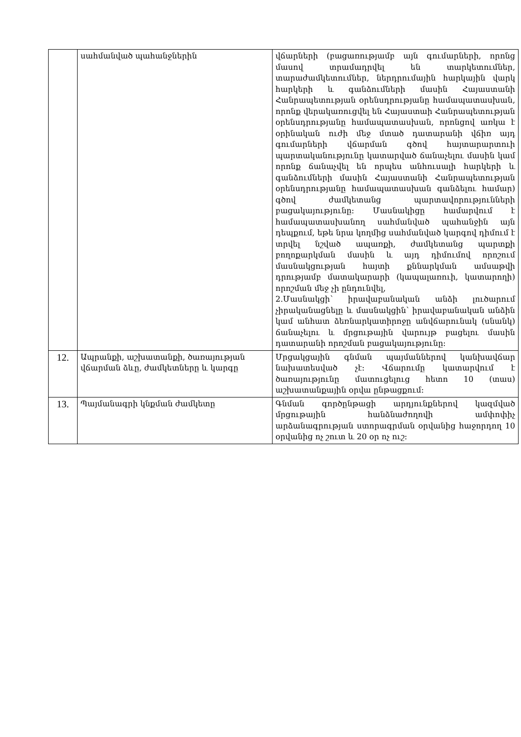| | սահմանված պահանջներին | վճարների (բացառությամբ այն գումարների, որոնց մասով տրամադրվել են տարկետումներ, տարաժամկետումներ, ներդրումային հարկային վարկ հարկերի և գանձումների մասին Հայաստանի Հանրապետության օրենսդրությանը համապատասխան, որոնք վերակառուցվել են Հայաստաի Հանրապետության օրենսդրությանը համապատասխան, որոնցով առկա է օրինական ուժի մեջ մտած դատարանի վճիռ այդ գումարների վճարման գծով հայտարարտուի պարտականությունը կատարված ճանաչելու մասին կամ որոնք ճանաչվել են որպես անհուսալի հարկերի և գանձումների մասին Հայաստանի Հանրապետության օրենսդրությանը համապատասխան գանձելու համար) գծով ժամկետանց պարտավորությունների բացակայությունը: Մասնակիցը համարվում է համապատասխանող սահմանված պահանջին այն դեպքում, եթե նրա կողմից սահմանված կարգով դիմում է տրվել նշված ապառքի, ժամկետանց պարտքի բողոքարկման մասին և այդ դիմումով որոշում մասնակցության հայտի քննարկման ամսաթվի դրությամբ մատակարարի (կապալառուի, կատարողի) որոշման մեջ չի ընդունվել, 2.Մասնակցի՝ իրավաբանական անձի լուծարում չիրականացնելը և մասնակցին՝ իրավաբանական անձին կամ անհատ ձեռնարկատիրոջը անվճարունակ (սնանկ) ճանաչելու և մրցութային վարույթ բացելու մասին դատարանի որոշման բացակայությունը: |
| 12. | Ապրանքի, աշխատանքի, ծառայության վճարման ձևը, ժամկետները և կարգը | Մրցակցային գնման պայմաններով կանխավճար նախատեսված չէ: Վճարումը կատարվում է ծառայությունը մատուցելուց հետո 10 (տաս) աշխատանքային օրվա ընթացքում: |
| 13. | Պայմանագրի կնքման ժամկետը | Գնման գործընթացի արդյունքներով կազմված մրցութային հանձնաժողովի ամփոփիչ արձանագրության ստորագրման օրվանից հաջորդող 10 օրվանից ոչ շուտ և 20 օր ոչ ուշ: |